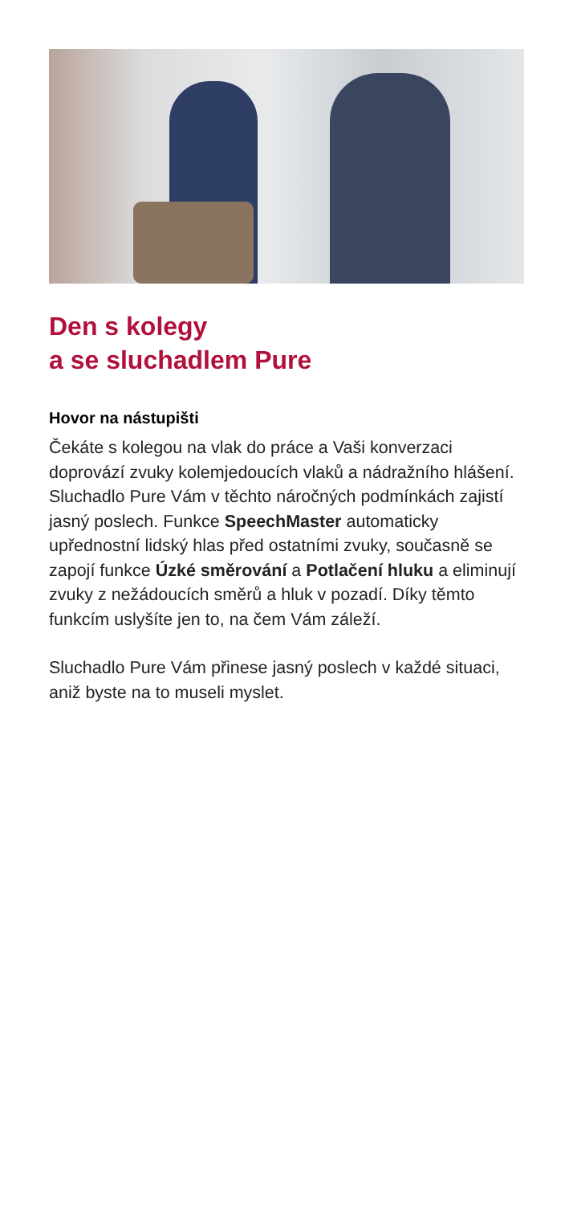Den s kolegy
a se sluchadlem Pure
Hovor na nástupišti
Čekáte s kolegou na vlak do práce a Vaši konverzaci doprovází zvuky kolemjedoucích vlaků a nádražního hlášení. Sluchadlo Pure Vám v těchto náročných podmínkách zajistí jasný poslech. Funkce SpeechMaster automaticky upřednostní lidský hlas před ostatními zvuky, současně se zapojí funkce Úzké směrování a Potlačení hluku a eliminují zvuky z nežádoucích směrů a hluk v pozadí. Díky těmto funkcím uslyšíte jen to, na čem Vám záleží.
Sluchadlo Pure Vám přinese jasný poslech v každé situaci, aniž byste na to museli myslet.